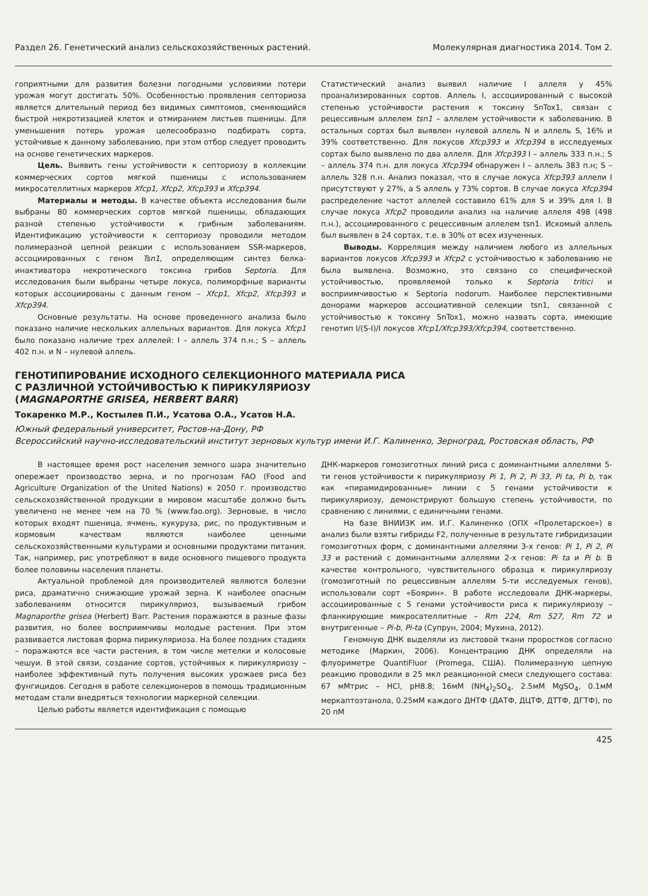Раздел 26. Генетический анализ сельскохозяйственных растений. Молекулярная диагностика 2014. Том 2.
гоприятными для развития болезни погодными условиями потери урожая могут достигать 50%. Особенностью проявления септориоза является длительный период без видимых симптомов, сменяющийся быстрой некротизацией клеток и отмиранием листьев пшеницы. Для уменьшения потерь урожая целесообразно подбирать сорта, устойчивые к данному заболеванию, при этом отбор следует проводить на основе генетических маркеров.
Цель. Выявить гены устойчивости к септориозу в коллекции коммерческих сортов мягкой пшеницы с использованием микросателлитных маркеров Xfcp1, Xfcp2, Xfcp393 и Xfcp394.
Материалы и методы. В качестве объекта исследования были выбраны 80 коммерческих сортов мягкой пшеницы, обладающих разной степенью устойчивости к грибным заболеваниям. Идентификацию устойчивости к септориозу проводили методом полимеразной цепной реакции с использованием SSR-маркеров, ассоциированных с геном Tsn1, определяющим синтез белка-инактиватора некротического токсина грибов Septoria. Для исследования были выбраны четыре локуса, полиморфные варианты которых ассоциированы с данным геном – Xfcp1, Xfcp2, Xfcp393 и Xfcp394.
Основные результаты. На основе проведенного анализа было показано наличие нескольких аллельных вариантов. Для локуса Xfcp1 было показано наличие трех аллелей: I – аллель 374 п.н.; S – аллель 402 п.н. и N – нулевой аллель.
Статистический анализ выявил наличие I аллеля у 45% проанализированных сортов. Аллель I, ассоциированный с высокой степенью устойчивости растения к токсину SnTox1, связан с рецессивным аллелем tsn1 – аллелем устойчивости к заболеванию. В остальных сортах был выявлен нулевой аллель N и аллель S, 16% и 39% соответственно. Для локусов Xfcp393 и Xfcp394 в исследуемых сортах было выявлено по два аллеля. Для Xfcp393 I – аллель 333 п.н.; S – аллель 374 п.н. для локуса Xfcp394 обнаружен I – аллель 383 п.н; S – аллель 328 п.н. Анализ показал, что в случае локуса Xfcp393 аллели I присутствуют у 27%, а S аллель у 73% сортов. В случае локуса Xfcp394 распределение частот аллелей составило 61% для S и 39% для I. В случае локуса Xfcp2 проводили анализ на наличие аллеля 498 (498 п.н.), ассоциированного с рецессивным аллелем tsn1. Искомый аллель был выявлен в 24 сортах, т.е. в 30% от всех изученных.
Выводы. Корреляция между наличием любого из аллельных вариантов локусов Xfcp393 и Xfcp2 с устойчивостью к заболеванию не была выявлена. Возможно, это связано со специфической устойчивостью, проявляемой только к Septoria tritici и восприимчивостью к Septoria nodorum. Наиболее перспективными донорами маркеров ассоциативной селекции tsn1, связанной с устойчивостью к токсину SnTox1, можно назвать сорта, имеющие генотип I/(S-I)/I локусов Xfcp1/Xfcp393/Xfcp394, соответственно.
ГЕНОТИПИРОВАНИЕ ИСХОДНОГО СЕЛЕКЦИОННОГО МАТЕРИАЛА РИСА
С РАЗЛИЧНОЙ УСТОЙЧИВОСТЬЮ К ПИРИКУЛЯРИОЗУ
(MAGNAPORTHE GRISEA, HERBERT BARR)
Токаренко М.Р., Костылев П.И., Усатова О.А., Усатов Н.А.
Южный федеральный университет, Ростов-на-Дону, РФ
Всероссийский научно-исследовательский институт зерновых культур имени И.Г. Калиненко, Зерноград, Ростовская область, РФ
В настоящее время рост населения земного шара значительно опережает производство зерна, и по прогнозам FAO (Food and Agriculture Organization of the United Nations) к 2050 г. производство сельскохозяйственной продукции в мировом масштабе должно быть увеличено не менее чем на 70 % (www.fao.org). Зерновые, в число которых входят пшеница, ячмень, кукуруза, рис, по продуктивным и кормовым качествам являются наиболее ценными сельскохозяйственными культурами и основными продуктами питания. Так, например, рис употребляют в виде основного пищевого продукта более половины населения планеты.
Актуальной проблемой для производителей являются болезни риса, драматично снижающие урожай зерна. К наиболее опасным заболеваниям относится пирикуляриоз, вызываемый грибом Magnaporthe grisea (Herbert) Barr. Растения поражаются в разные фазы развития, но более восприимчивы молодые растения. При этом развивается листовая форма пирикуляриоза. На более поздних стадиях – поражаются все части растения, в том числе метелки и колосовые чешуи. В этой связи, создание сортов, устойчивых к пирикуляриозу – наиболее эффективный путь получения высоких урожаев риса без фунгицидов. Сегодня в работе селекционеров в помощь традиционным методам стали внедряться технологии маркерной селекции.
Целью работы является идентификация с помощью
ДНК-маркеров гомозиготных линий риса с доминантными аллелями 5-ти генов устойчивости к пирикуляриозу Pi 1, Pi 2, Pi 33, Pi ta, Pi b, так как «пирамидированные» линии с 5 генами устойчивости к пирикуляриозу, демонстрируют большую степень устойчивости, по сравнению с линиями, с единичными генами.
На базе ВНИИЗК им. И.Г. Калиненко (ОПХ «Пролетарское») в анализ были взяты гибриды F2, полученные в результате гибридизации гомозиготных форм, с доминантными аллелями 3-х генов: Pi 1, Pi 2, Pi 33 и растений с доминантными аллелями 2-х генов: Pi ta и Pi b. В качестве контрольного, чувствительного образца к пирикуляриозу (гомозиготный по рецессивным аллелям 5-ти исследуемых генов), использовали сорт «Боярин». В работе исследовали ДНК-маркеры, ассоциированные с 5 генами устойчивости риса к пирикуляриозу – фланкирующие микросателлитные – Rm 224, Rm 527, Rm 72 и внутригенные – Pi-b, Pi-ta (Супрун, 2004; Мухина, 2012).
Геномную ДНК выделяли из листовой ткани проростков согласно методике (Маркин, 2006). Концентрацию ДНК определяли на флуориметре QuantiFluor (Promega, США). Полимеразную цепную реакцию проводили в 25 мкл реакционной смеси следующего состава: 67 мМтрис – HCl, pH8.8; 16мМ (NH<sub>4</sub>)<sub>2</sub>SO<sub>4</sub>, 2.5мМ MgSO<sub>4</sub>, 0.1мМ меркаптоэтанола, 0.25мМ каждого ДНТФ (ДАТФ, ДЦТФ, ДТТФ, ДГТФ), по 20 пМ
425